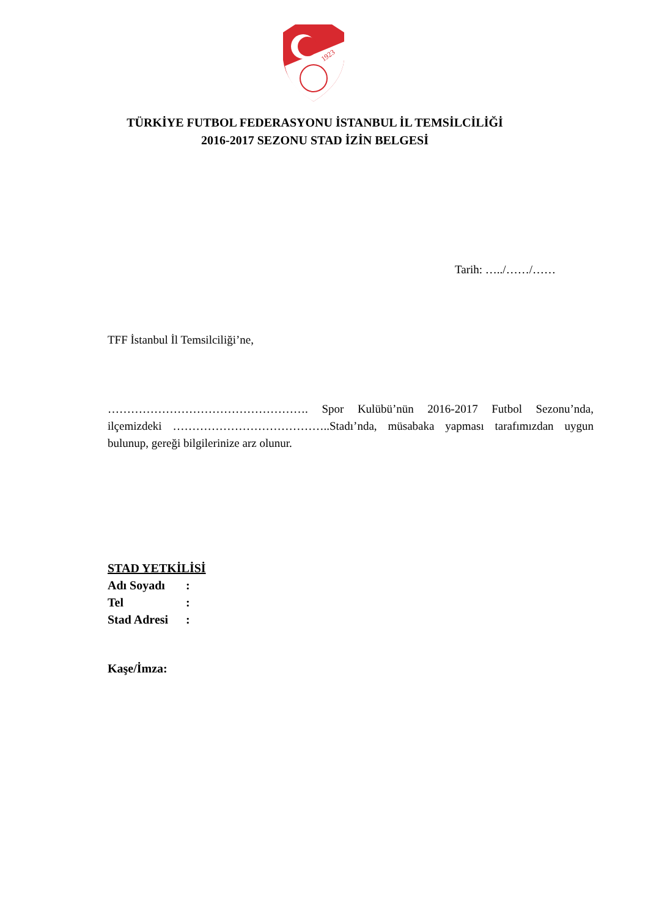1923
TÜRKİYE FUTBOL FEDERASYONU İSTANBUL İL TEMSİLCİLİĞİ
2016-2017 SEZONU STAD İZİN BELGESİ
Tarih: …../……/……
TFF İstanbul İl Temsilciliği’ne,
……………………………………………. Spor Kulübü’nün 2016-2017 Futbol Sezonu’nda, ilçemizdeki …………………………………..Stadı’nda, müsabaka yapması tarafımızdan uygun bulunup, gereği bilgilerinize arz olunur.
STAD YETKİLİSİ
| Adı Soyadı | : |
| Tel | : |
| Stad Adresi | : |
Kaşe/İmza: